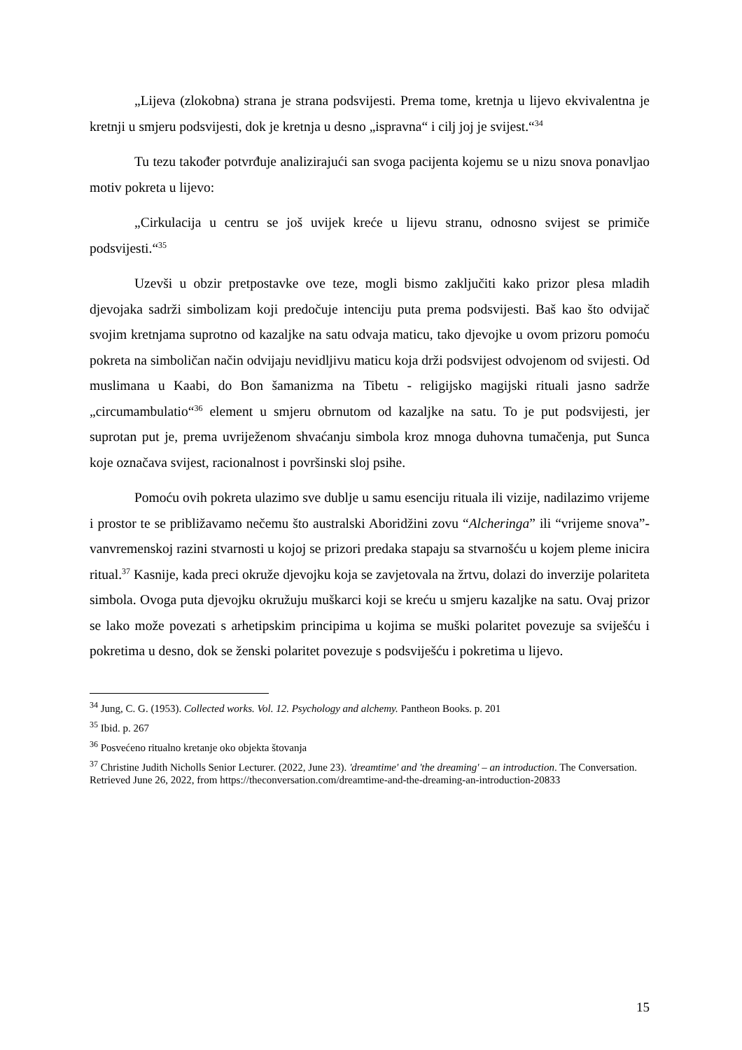„Lijeva (zlokobna) strana je strana podsvijesti. Prema tome, kretnja u lijevo ekvivalentna je kretnji u smjeru podsvijesti, dok je kretnja u desno „ispravna“ i cilj joj je svijest.“<sup>34</sup>
Tu tezu također potvrđuje analizirajući san svoga pacijenta kojemu se u nizu snova ponavljao motiv pokreta u lijevo:
„Cirkulacija u centru se još uvijek kreće u lijevu stranu, odnosno svijest se primiče podsvijesti.“<sup>35</sup>
Uzevši u obzir pretpostavke ove teze, mogli bismo zaključiti kako prizor plesa mladih djevojaka sadrži simbolizam koji predočuje intenciju puta prema podsvijesti. Baš kao što odvijač svojim kretnjama suprotno od kazaljke na satu odvaja maticu, tako djevojke u ovom prizoru pomoću pokreta na simboličan način odvijaju nevidljivu maticu koja drži podsvijest odvojenom od svijesti. Od muslimana u Kaabi, do Bon šamanizma na Tibetu - religijsko magijski rituali jasno sadrže „circumambulatio“<sup>36</sup> element u smjeru obrnutom od kazaljke na satu. To je put podsvijesti, jer suprotan put je, prema uvriježenom shvaćanju simbola kroz mnoga duhovna tumačenja, put Sunca koje označava svijest, racionalnost i površinski sloj psihe.
Pomoću ovih pokreta ulazimo sve dublje u samu esenciju rituala ili vizije, nadilazimo vrijeme i prostor te se približavamo nečemu što australski Aboridžini zovu “Alcheringa” ili “vrijeme snova”- vanvremenskoj razini stvarnosti u kojoj se prizori predaka stapaju sa stvarnošću u kojem pleme inicira ritual.<sup>37</sup> Kasnije, kada preci okruže djevojku koja se zavjetovala na žrtvu, dolazi do inverzije polariteta simbola. Ovoga puta djevojku okružuju muškarci koji se kreću u smjeru kazaljke na satu. Ovaj prizor se lako može povezati s arhetipskim principima u kojima se muški polaritet povezuje sa sviješću i pokretima u desno, dok se ženski polaritet povezuje s podsviješću i pokretima u lijevo.
<sup>34</sup> Jung, C. G. (1953). Collected works. Vol. 12. Psychology and alchemy. Pantheon Books. p. 201
<sup>35</sup> Ibid. p. 267
<sup>36</sup> Posvećeno ritualno kretanje oko objekta štovanja
<sup>37</sup> Christine Judith Nicholls Senior Lecturer. (2022, June 23). 'dreamtime' and 'the dreaming' – an introduction. The Conversation. Retrieved June 26, 2022, from https://theconversation.com/dreamtime-and-the-dreaming-an-introduction-20833
15